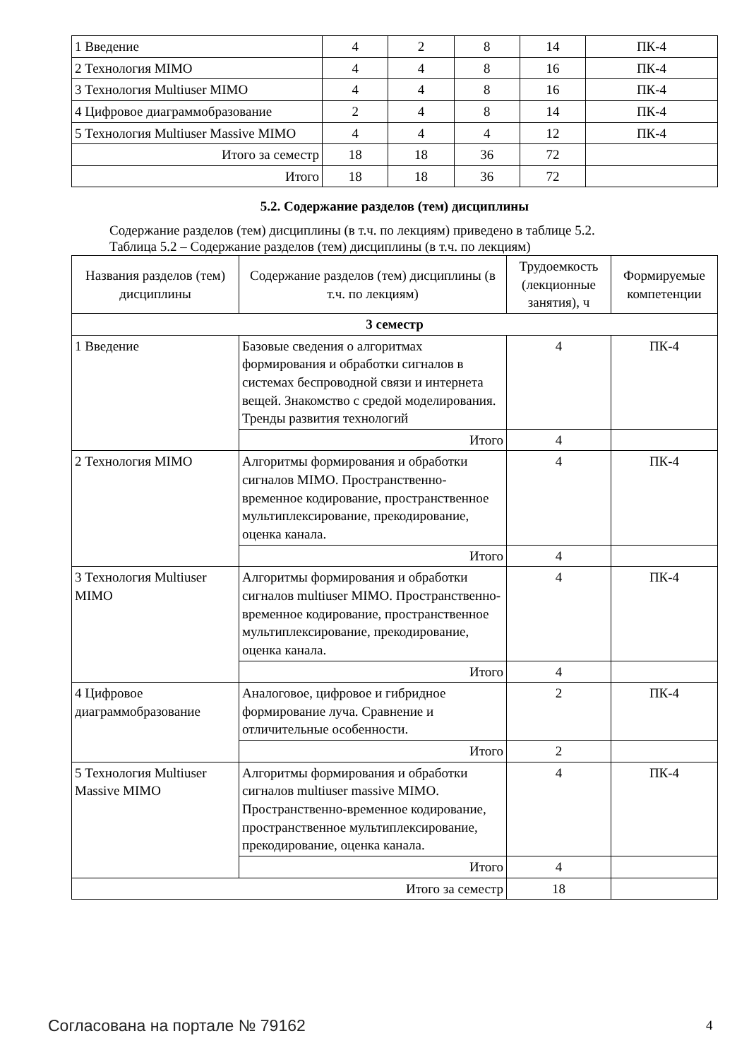| 1 Введение | 4 | 2 | 8 | 14 | ПК-4 |
| 2 Технология MIMO | 4 | 4 | 8 | 16 | ПК-4 |
| 3 Технология Multiuser MIMO | 4 | 4 | 8 | 16 | ПК-4 |
| 4 Цифровое диаграммобразование | 2 | 4 | 8 | 14 | ПК-4 |
| 5 Технология Multiuser Massive MIMO | 4 | 4 | 4 | 12 | ПК-4 |
| Итого за семестр | 18 | 18 | 36 | 72 | |
| Итого | 18 | 18 | 36 | 72 | |
5.2. Содержание разделов (тем) дисциплины
Содержание разделов (тем) дисциплины (в т.ч. по лекциям) приведено в таблице 5.2.
Таблица 5.2 – Содержание разделов (тем) дисциплины (в т.ч. по лекциям)
| Названия разделов (тем) дисциплины | Содержание разделов (тем) дисциплины (в т.ч. по лекциям) | Трудоемкость (лекционные занятия), ч | Формируемые компетенции |
| --- | --- | --- | --- |
| 3 семестр | | | |
| 1 Введение | Базовые сведения о алгоритмах формирования и обработки сигналов в системах беспроводной связи и интернета вещей. Знакомство с средой моделирования. Тренды развития технологий | 4 | ПК-4 |
| | Итого | 4 | |
| 2 Технология MIMO | Алгоритмы формирования и обработки сигналов MIMO. Пространственно-временное кодирование, пространственное мультиплексирование, прекодирование, оценка канала. | 4 | ПК-4 |
| | Итого | 4 | |
| 3 Технология Multiuser MIMO | Алгоритмы формирования и обработки сигналов multiuser MIMO. Пространственно-временное кодирование, пространственное мультиплексирование, прекодирование, оценка канала. | 4 | ПК-4 |
| | Итого | 4 | |
| 4 Цифровое диаграммобразование | Аналоговое, цифровое и гибридное формирование луча. Сравнение и отличительные особенности. | 2 | ПК-4 |
| | Итого | 2 | |
| 5 Технология Multiuser Massive MIMO | Алгоритмы формирования и обработки сигналов multiuser massive MIMO. Пространственно-временное кодирование, пространственное мультиплексирование, прекодирование, оценка канала. | 4 | ПК-4 |
| | Итого | 4 | |
| Итого за семестр | | 18 | |
Согласована на портале № 79162 4